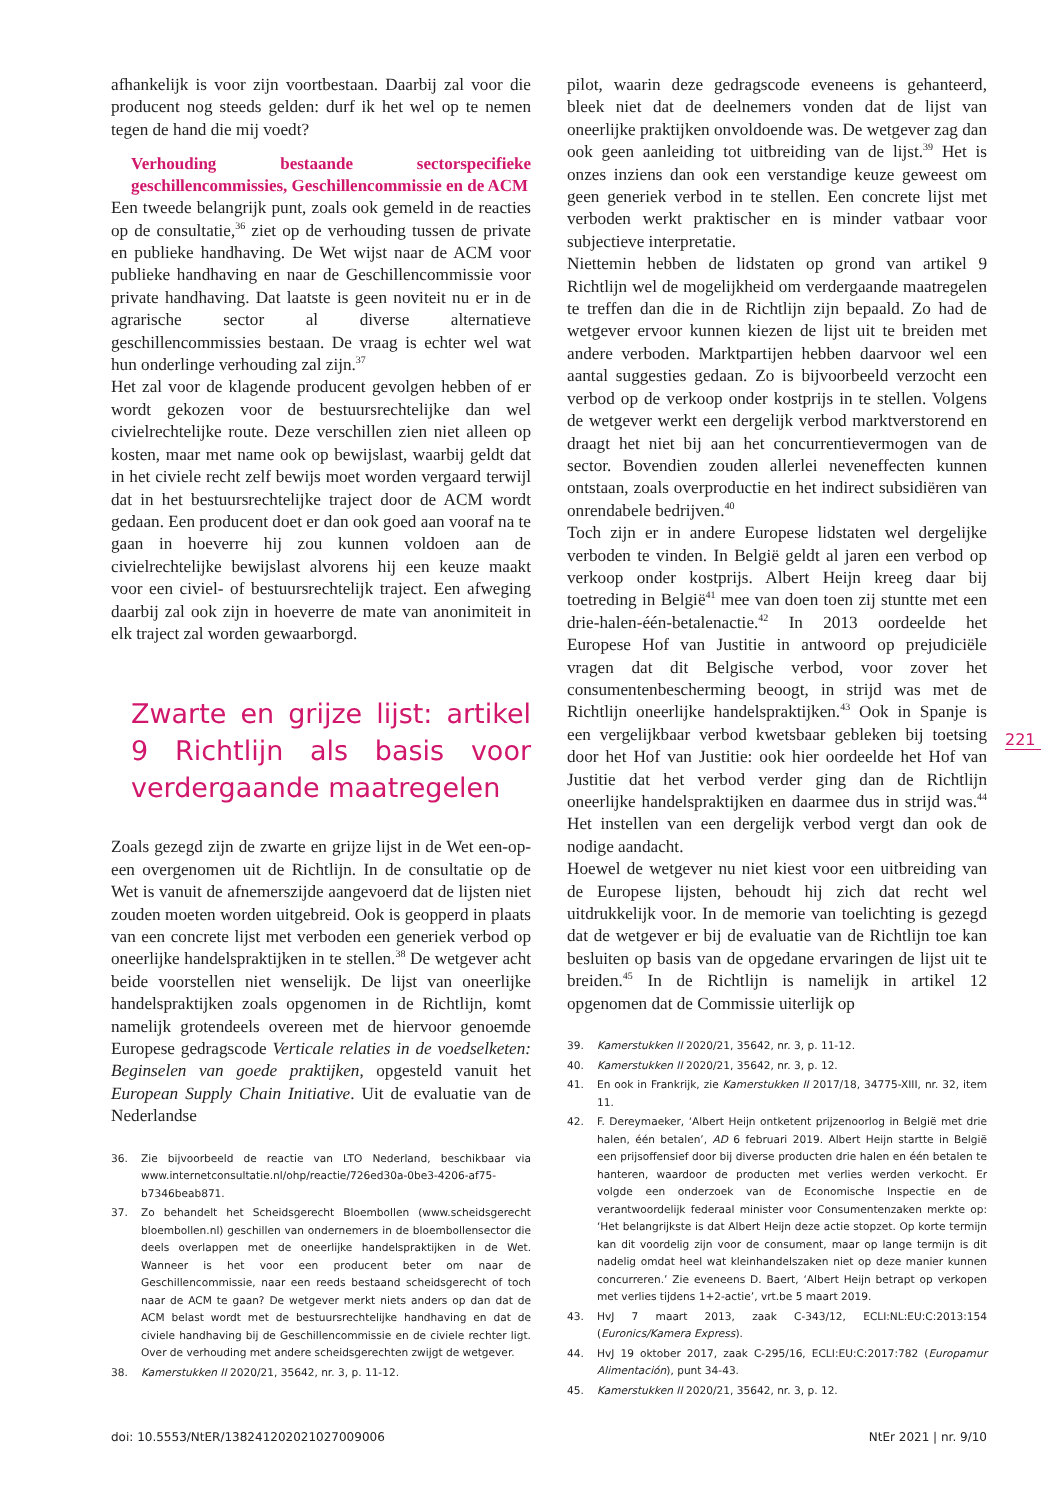afhankelijk is voor zijn voortbestaan. Daarbij zal voor die producent nog steeds gelden: durf ik het wel op te nemen tegen de hand die mij voedt?
Verhouding bestaande sectorspecifieke geschillencommissies, Geschillencommissie en de ACM
Een tweede belangrijk punt, zoals ook gemeld in de reacties op de consultatie,<sup>36</sup> ziet op de verhouding tussen de private en publieke handhaving. De Wet wijst naar de ACM voor publieke handhaving en naar de Geschillencommissie voor private handhaving. Dat laatste is geen noviteit nu er in de agrarische sector al diverse alternatieve geschillencommissies bestaan. De vraag is echter wel wat hun onderlinge verhouding zal zijn.<sup>37</sup>
Het zal voor de klagende producent gevolgen hebben of er wordt gekozen voor de bestuursrechtelijke dan wel civielrechtelijke route. Deze verschillen zien niet alleen op kosten, maar met name ook op bewijslast, waarbij geldt dat in het civiele recht zelf bewijs moet worden vergaard terwijl dat in het bestuursrechtelijke traject door de ACM wordt gedaan. Een producent doet er dan ook goed aan vooraf na te gaan in hoeverre hij zou kunnen voldoen aan de civielrechtelijke bewijslast alvorens hij een keuze maakt voor een civiel- of bestuursrechtelijk traject. Een afweging daarbij zal ook zijn in hoeverre de mate van anonimiteit in elk traject zal worden gewaarborgd.
Zwarte en grijze lijst: artikel 9 Richtlijn als basis voor verdergaande maatregelen
Zoals gezegd zijn de zwarte en grijze lijst in de Wet een-op-een overgenomen uit de Richtlijn. In de consultatie op de Wet is vanuit de afnemerszijde aangevoerd dat de lijsten niet zouden moeten worden uitgebreid. Ook is geopperd in plaats van een concrete lijst met verboden een generiek verbod op oneerlijke handelspraktijken in te stellen.<sup>38</sup> De wetgever acht beide voorstellen niet wenselijk. De lijst van oneerlijke handelspraktijken zoals opgenomen in de Richtlijn, komt namelijk grotendeels overeen met de hiervoor genoemde Europese gedragscode Verticale relaties in de voedselketen: Beginselen van goede praktijken, opgesteld vanuit het European Supply Chain Initiative. Uit de evaluatie van de Nederlandse
36. Zie bijvoorbeeld de reactie van LTO Nederland, beschikbaar via www.internetconsultatie.nl/ohp/reactie/726ed30a-0be3-4206-af75-b7346beab871.
37. Zo behandelt het Scheidsgerecht Bloembollen (www.scheidsgerecht bloembollen.nl) geschillen van ondernemers in de bloembollensector die deels overlappen met de oneerlijke handelspraktijken in de Wet. Wanneer is het voor een producent beter om naar de Geschillencommissie, naar een reeds bestaand scheidsgerecht of toch naar de ACM te gaan? De wetgever merkt niets anders op dan dat de ACM belast wordt met de bestuursrechtelijke handhaving en dat de civiele handhaving bij de Geschillencommissie en de civiele rechter ligt. Over de verhouding met andere scheidsgerechten zwijgt de wetgever.
38. Kamerstukken II 2020/21, 35642, nr. 3, p. 11-12.
pilot, waarin deze gedragscode eveneens is gehanteerd, bleek niet dat de deelnemers vonden dat de lijst van oneerlijke praktijken onvoldoende was. De wetgever zag dan ook geen aanleiding tot uitbreiding van de lijst.<sup>39</sup> Het is onzes inziens dan ook een verstandige keuze geweest om geen generiek verbod in te stellen. Een concrete lijst met verboden werkt praktischer en is minder vatbaar voor subjectieve interpretatie.
Niettemin hebben de lidstaten op grond van artikel 9 Richtlijn wel de mogelijkheid om verdergaande maatregelen te treffen dan die in de Richtlijn zijn bepaald. Zo had de wetgever ervoor kunnen kiezen de lijst uit te breiden met andere verboden. Marktpartijen hebben daarvoor wel een aantal suggesties gedaan. Zo is bijvoorbeeld verzocht een verbod op de verkoop onder kostprijs in te stellen. Volgens de wetgever werkt een dergelijk verbod marktverstorend en draagt het niet bij aan het concurrentievermogen van de sector. Bovendien zouden allerlei neveneffecten kunnen ontstaan, zoals overproductie en het indirect subsidiëren van onrendabele bedrijven.<sup>40</sup>
Toch zijn er in andere Europese lidstaten wel dergelijke verboden te vinden. In België geldt al jaren een verbod op verkoop onder kostprijs. Albert Heijn kreeg daar bij toetreding in België<sup>41</sup> mee van doen toen zij stuntte met een drie-halen-één-betalenactie.<sup>42</sup> In 2013 oordeelde het Europese Hof van Justitie in antwoord op prejudiciële vragen dat dit Belgische verbod, voor zover het consumentenbescherming beoogt, in strijd was met de Richtlijn oneerlijke handelspraktijken.<sup>43</sup> Ook in Spanje is een vergelijkbaar verbod kwetsbaar gebleken bij toetsing door het Hof van Justitie: ook hier oordeelde het Hof van Justitie dat het verbod verder ging dan de Richtlijn oneerlijke handelspraktijken en daarmee dus in strijd was.<sup>44</sup> Het instellen van een dergelijk verbod vergt dan ook de nodige aandacht.
Hoewel de wetgever nu niet kiest voor een uitbreiding van de Europese lijsten, behoudt hij zich dat recht wel uitdrukkelijk voor. In de memorie van toelichting is gezegd dat de wetgever er bij de evaluatie van de Richtlijn toe kan besluiten op basis van de opgedane ervaringen de lijst uit te breiden.<sup>45</sup> In de Richtlijn is namelijk in artikel 12 opgenomen dat de Commissie uiterlijk op
39. Kamerstukken II 2020/21, 35642, nr. 3, p. 11-12.
40. Kamerstukken II 2020/21, 35642, nr. 3, p. 12.
41. En ook in Frankrijk, zie Kamerstukken II 2017/18, 34775-XIII, nr. 32, item 11.
42. F. Dereymaeker, ‘Albert Heijn ontketent prijzenoorlog in België met drie halen, één betalen’, AD 6 februari 2019. Albert Heijn startte in België een prijsoffensief door bij diverse producten drie halen en één betalen te hanteren, waardoor de producten met verlies werden verkocht. Er volgde een onderzoek van de Economische Inspectie en de verantwoordelijk federaal minister voor Consumentenzaken merkte op: ‘Het belangrijkste is dat Albert Heijn deze actie stopzet. Op korte termijn kan dit voordelig zijn voor de consument, maar op lange termijn is dit nadelig omdat heel wat kleinhandelszaken niet op deze manier kunnen concurreren.’ Zie eveneens D. Baert, ‘Albert Heijn betrapt op verkopen met verlies tijdens 1+2-actie’, vrt.be 5 maart 2019.
43. HvJ 7 maart 2013, zaak C-343/12, ECLI:NL:EU:C:2013:154 (Euronics/Kamera Express).
44. HvJ 19 oktober 2017, zaak C-295/16, ECLI:EU:C:2017:782 (Europamur Alimentación), punt 34-43.
45. Kamerstukken II 2020/21, 35642, nr. 3, p. 12.
221
doi: 10.5553/NtER/138241202021027009006 NtEr 2021 | nr. 9/10